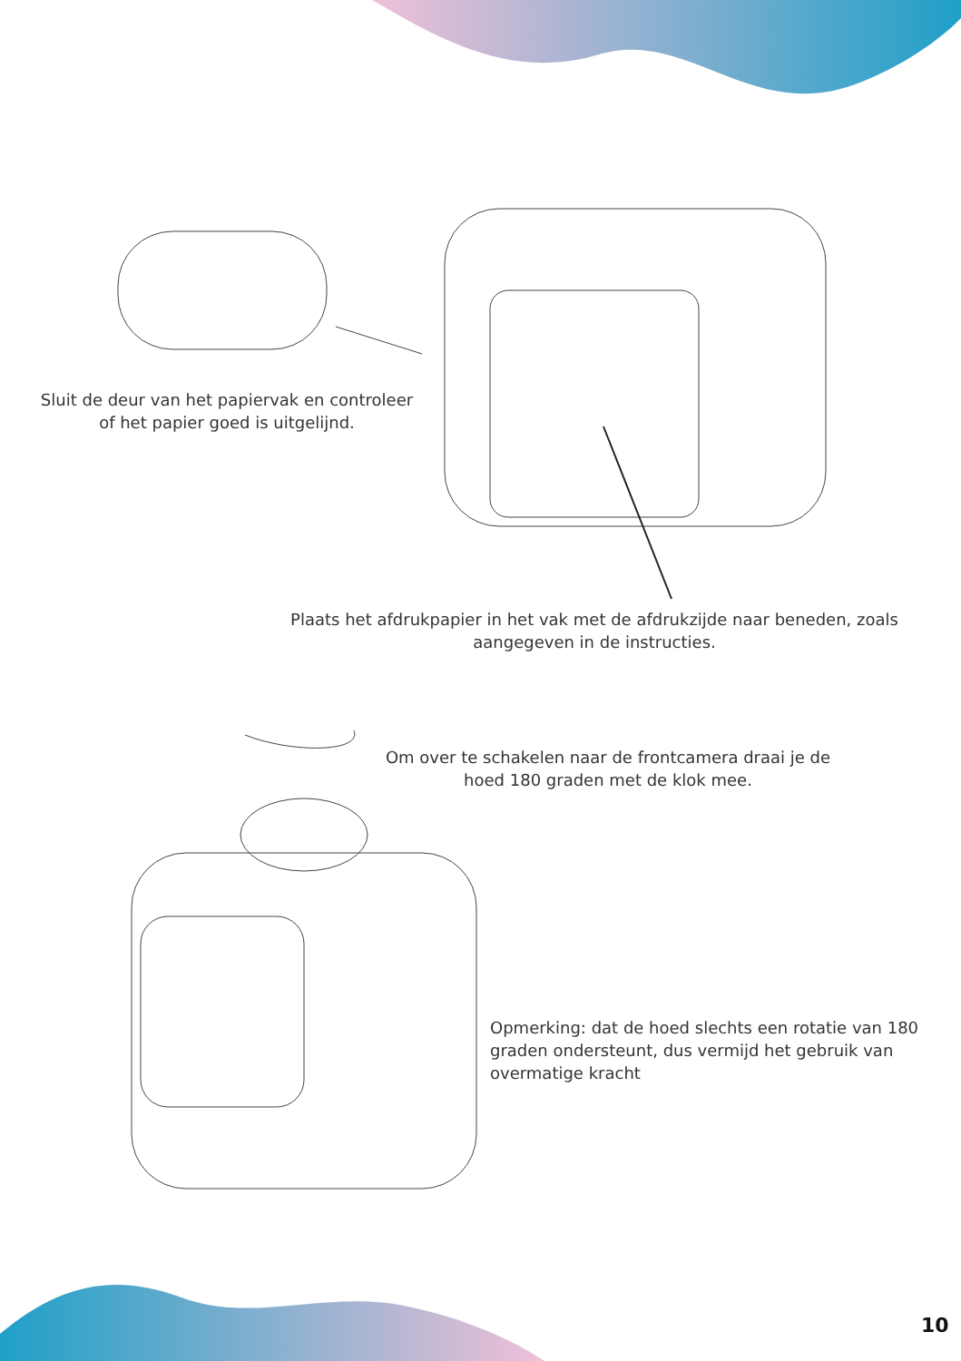Sluit de deur van het papiervak en controleer of het papier goed is uitgelijnd.
Plaats het afdrukpapier in het vak met de afdrukzijde naar beneden, zoals aangegeven in de instructies.
Om over te schakelen naar de frontcamera draai je de hoed 180 graden met de klok mee.
Opmerking: dat de hoed slechts een rotatie van 180 graden ondersteunt, dus vermijd het gebruik van overmatige kracht
10